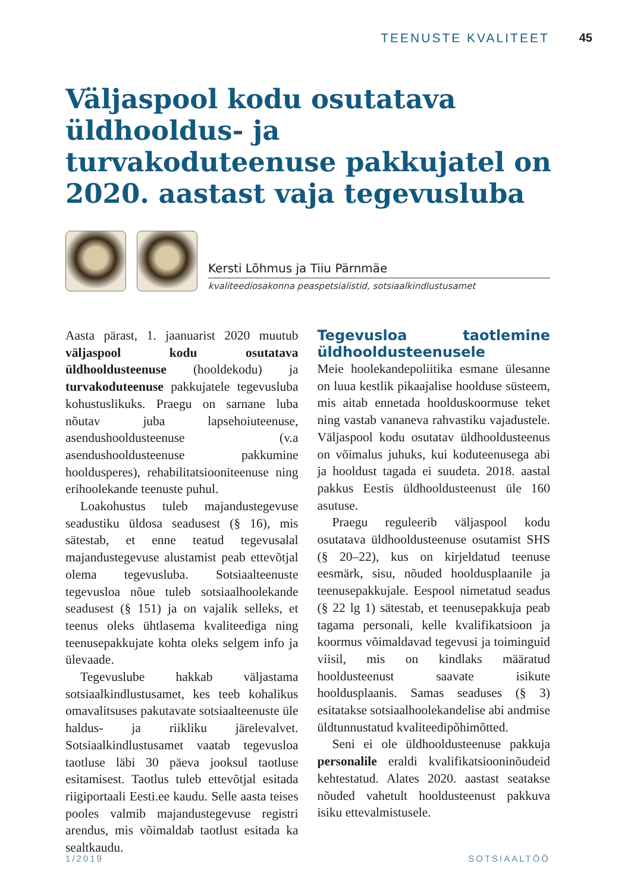TEENUSTE KVALITEET 45
Väljaspool kodu osutatava üldhooldus- ja turvakoduteenuse pakkujatel on 2020. aastast vaja tegevusluba
Kersti Lõhmus ja Tiiu Pärnmäe
kvaliteediosakonna peaspetsialistid, sotsiaalkindlustusamet
Aasta pärast, 1. jaanuarist 2020 muutub väljaspool kodu osutatava üldhooldusteenuse (hooldekodu) ja turvakoduteenuse pakkujatele tegevusluba kohustuslikuks. Praegu on sarnane luba nõutav juba lapsehoiuteenuse, asendushooldusteenuse (v.a asendushooldusteenuse pakkumine hooldusperes), rehabilitatsiooniteenuse ning erihoolekande teenuste puhul.
Loakohustus tuleb majandustegevuse seadustiku üldosa seadusest (§ 16), mis sätestab, et enne teatud tegevusalal majandustegevuse alustamist peab ettevõtjal olema tegevusluba. Sotsiaalteenuste tegevusloa nõue tuleb sotsiaalhoolekande seadusest (§ 151) ja on vajalik selleks, et teenus oleks ühtlasema kvaliteediga ning teenusepakkujate kohta oleks selgem info ja ülevaade.
Tegevuslube hakkab väljastama sotsiaalkindlustusamet, kes teeb kohalikus omavalitsuses pakutavate sotsiaalteenuste üle haldus- ja riikliku järelevalvet. Sotsiaalkindlustusamet vaatab tegevusloa taotluse läbi 30 päeva jooksul taotluse esitamisest. Taotlus tuleb ettevõtjal esitada riigiportaali Eesti.ee kaudu. Selle aasta teises pooles valmib majandustegevuse registri arendus, mis võimaldab taotlust esitada ka sealtkaudu.
Tegevusloa taotlemine üldhooldusteenusele
Meie hoolekandepoliitika esmane ülesanne on luua kestlik pikaajalise hoolduse süsteem, mis aitab ennetada hoolduskoormuse teket ning vastab vananeva rahvastiku vajadustele. Väljaspool kodu osutatav üldhooldusteenus on võimalus juhuks, kui koduteenusega abi ja hooldust tagada ei suudeta. 2018. aastal pakkus Eestis üldhooldusteenust üle 160 asutuse.
Praegu reguleerib väljaspool kodu osutatava üldhooldusteenuse osutamist SHS (§ 20–22), kus on kirjeldatud teenuse eesmärk, sisu, nõuded hooldusplaanile ja teenusepakkujale. Eespool nimetatud seadus (§ 22 lg 1) sätestab, et teenusepakkuja peab tagama personali, kelle kvalifikatsioon ja koormus võimaldavad tegevusi ja toiminguid viisil, mis on kindlaks määratud hooldusteenust saavate isikute hooldusplaanis. Samas seaduses (§ 3) esitatakse sotsiaalhoolekandelise abi andmise üldtunnustatud kvaliteedipõhimõtted.
Seni ei ole üldhooldusteenuse pakkuja personalile eraldi kvalifikatsiooninõudeid kehtestatud. Alates 2020. aastast seatakse nõuded vahetult hooldusteenust pakkuva isiku ettevalmistusele.
1/2019 SOTSIAALTÖÖ